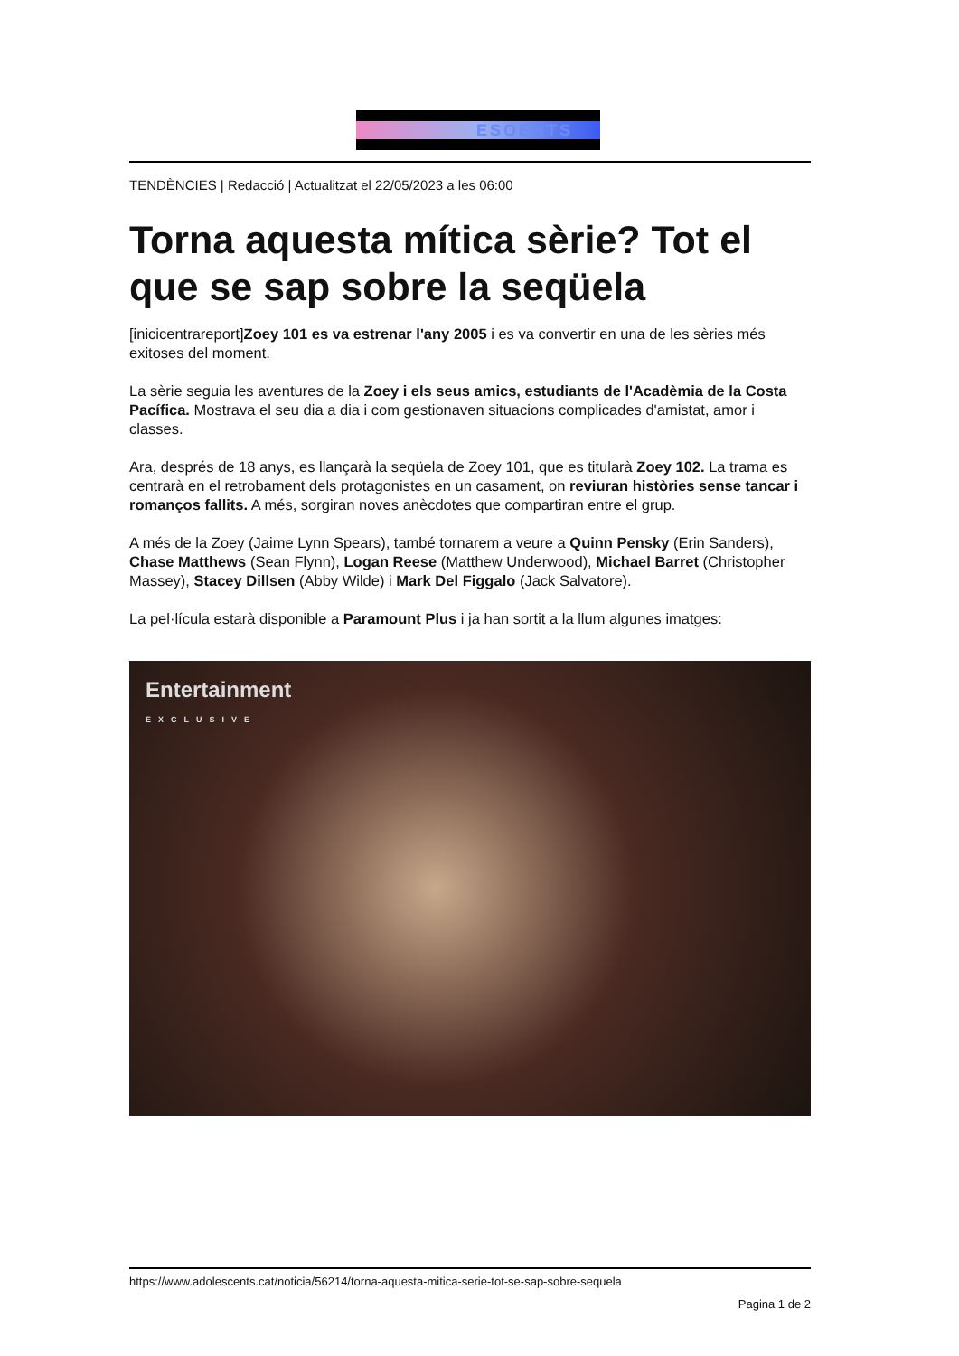ESOENTS
TENDÈNCIES | Redacció | Actualitzat el 22/05/2023 a les 06:00
Torna aquesta mítica sèrie? Tot el que se sap sobre la seqüela
[inicicentrareport]Zoey 101 es va estrenar l'any 2005 i es va convertir en una de les sèries més exitoses del moment.
La sèrie seguia les aventures de la Zoey i els seus amics, estudiants de l'Acadèmia de la Costa Pacífica. Mostrava el seu dia a dia i com gestionaven situacions complicades d'amistat, amor i classes.
Ara, després de 18 anys, es llançarà la seqüela de Zoey 101, que es titularà Zoey 102. La trama es centrarà en el retrobament dels protagonistes en un casament, on reviuran històries sense tancar i romanços fallits. A més, sorgiran noves anècdotes que compartiran entre el grup.
A més de la Zoey (Jaime Lynn Spears), també tornarem a veure a Quinn Pensky (Erin Sanders), Chase Matthews (Sean Flynn), Logan Reese (Matthew Underwood), Michael Barret (Christopher Massey), Stacey Dillsen (Abby Wilde) i Mark Del Figgalo (Jack Salvatore).
La pel·lícula estarà disponible a Paramount Plus i ja han sortit a la llum algunes imatges:
Entertainment
EXCLUSIVE
https://www.adolescents.cat/noticia/56214/torna-aquesta-mitica-serie-tot-se-sap-sobre-sequela
Pagina 1 de 2